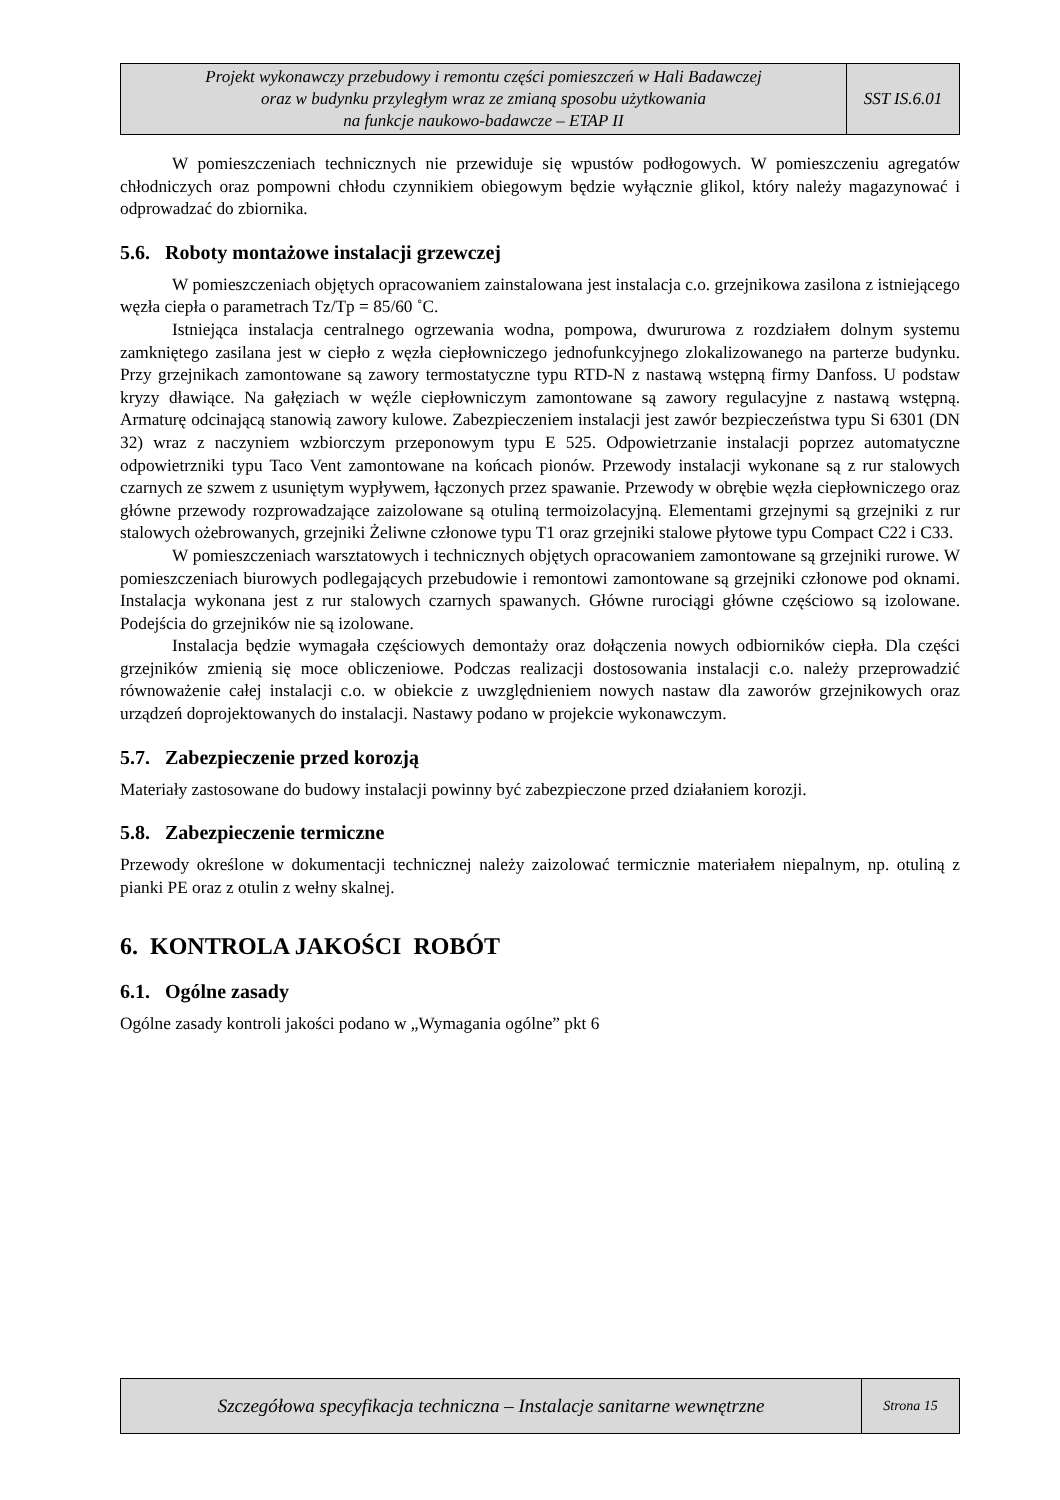| Projekt wykonawczy przebudowy i remontu części pomieszczeń w Hali Badawczej oraz w budynku przyległym wraz ze zmianą sposobu użytkowania na funkcje naukowo-badawcze – ETAP II | SST IS.6.01 |
W pomieszczeniach technicznych nie przewiduje się wpustów podłogowych. W pomieszczeniu agregatów chłodniczych oraz pompowni chłodu czynnikiem obiegowym będzie wyłącznie glikol, który należy magazynować i odprowadzać do zbiornika.
5.6. Roboty montażowe instalacji grzewczej
W pomieszczeniach objętych opracowaniem zainstalowana jest instalacja c.o. grzejnikowa zasilona z istniejącego węzła ciepła o parametrach Tz/Tp = 85/60 ˚C.
Istniejąca instalacja centralnego ogrzewania wodna, pompowa, dwururowa z rozdziałem dolnym systemu zamkniętego zasilana jest w ciepło z węzła ciepłowniczego jednofunkcyjnego zlokalizowanego na parterze budynku. Przy grzejnikach zamontowane są zawory termostatyczne typu RTD-N z nastawą wstępną firmy Danfoss. U podstaw kryzy dławiące. Na gałęziach w węźle ciepłowniczym zamontowane są zawory regulacyjne z nastawą wstępną. Armaturę odcinającą stanowią zawory kulowe. Zabezpieczeniem instalacji jest zawór bezpieczeństwa typu Si 6301 (DN 32) wraz z naczyniem wzbiorczym przeponowym typu E 525. Odpowietrzanie instalacji poprzez automatyczne odpowietrzniki typu Taco Vent zamontowane na końcach pionów. Przewody instalacji wykonane są z rur stalowych czarnych ze szwem z usuniętym wypływem, łączonych przez spawanie. Przewody w obrębie węzła ciepłowniczego oraz główne przewody rozprowadzające zaizolowane są otuliną termoizolacyjną. Elementami grzejnymi są grzejniki z rur stalowych ożebrowanych, grzejniki Żeliwne członowe typu T1 oraz grzejniki stalowe płytowe typu Compact C22 i C33.
W pomieszczeniach warsztatowych i technicznych objętych opracowaniem zamontowane są grzejniki rurowe. W pomieszczeniach biurowych podlegających przebudowie i remontowi zamontowane są grzejniki członowe pod oknami. Instalacja wykonana jest z rur stalowych czarnych spawanych. Główne rurociągi główne częściowo są izolowane. Podejścia do grzejników nie są izolowane.
Instalacja będzie wymagała częściowych demontaży oraz dołączenia nowych odbiorników ciepła. Dla części grzejników zmienią się moce obliczeniowe. Podczas realizacji dostosowania instalacji c.o. należy przeprowadzić równoważenie całej instalacji c.o. w obiekcie z uwzględnieniem nowych nastaw dla zaworów grzejnikowych oraz urządzeń doprojektowanych do instalacji. Nastawy podano w projekcie wykonawczym.
5.7. Zabezpieczenie przed korozją
Materiały zastosowane do budowy instalacji powinny być zabezpieczone przed działaniem korozji.
5.8. Zabezpieczenie termiczne
Przewody określone w dokumentacji technicznej należy zaizolować termicznie materiałem niepalnym, np. otuliną z pianki PE oraz z otulin z wełny skalnej.
6. KONTROLA JAKOŚCI ROBÓT
6.1. Ogólne zasady
Ogólne zasady kontroli jakości podano w „Wymagania ogólne” pkt 6
| Szczegółowa specyfikacja techniczna – Instalacje sanitarne wewnętrzne | Strona 15 |